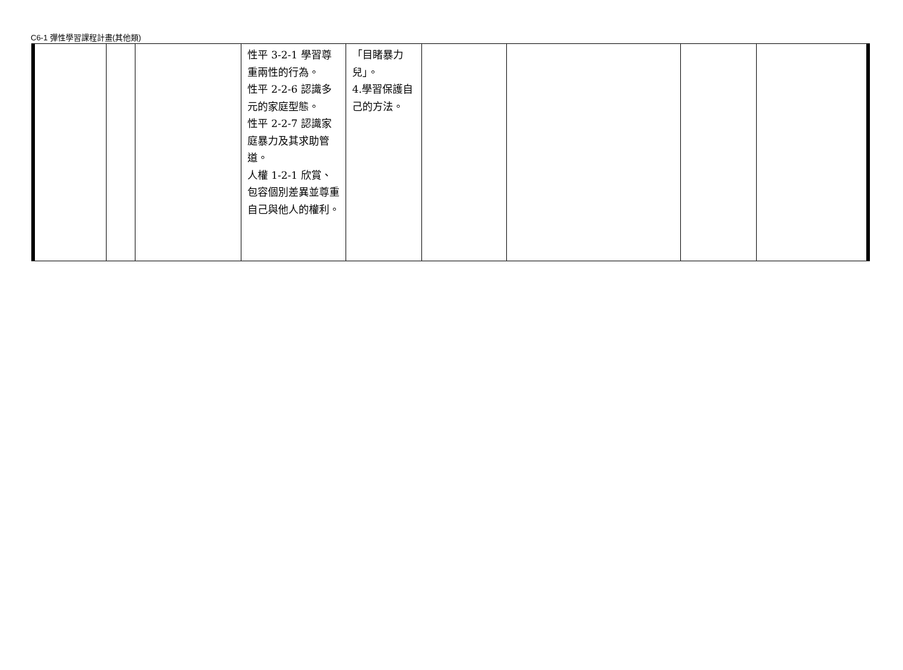C6-1 彈性學習課程計畫(其他類)
| | | | 性平 3-2-1 學習尊重兩性的行為。 性平 2-2-6 認識多元的家庭型態。 性平 2-2-7 認識家庭暴力及其求助管道。 人權 1-2-1 欣賞、包容個別差異並尊重自己與他人的權利。 | 「目睹暴力兒」。 4.學習保護自己的方法。 | | | | |